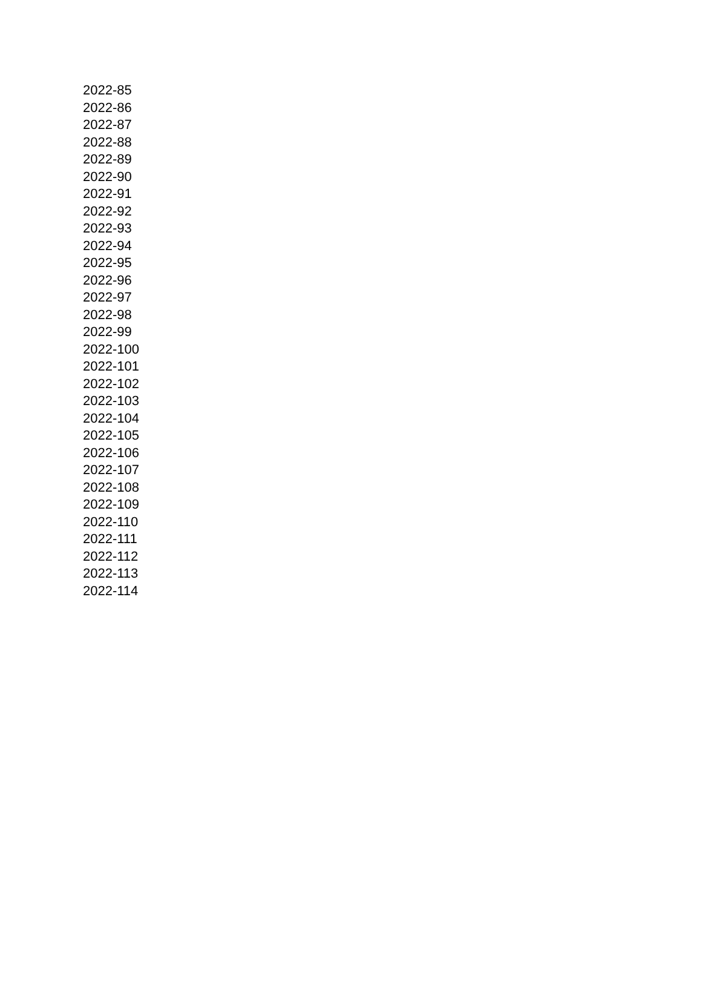| 2022-85 |
| 2022-86 |
| 2022-87 |
| 2022-88 |
| 2022-89 |
| 2022-90 |
| 2022-91 |
| 2022-92 |
| 2022-93 |
| 2022-94 |
| 2022-95 |
| 2022-96 |
| 2022-97 |
| 2022-98 |
| 2022-99 |
| 2022-100 |
| 2022-101 |
| 2022-102 |
| 2022-103 |
| 2022-104 |
| 2022-105 |
| 2022-106 |
| 2022-107 |
| 2022-108 |
| 2022-109 |
| 2022-110 |
| 2022-111 |
| 2022-112 |
| 2022-113 |
| 2022-114 |